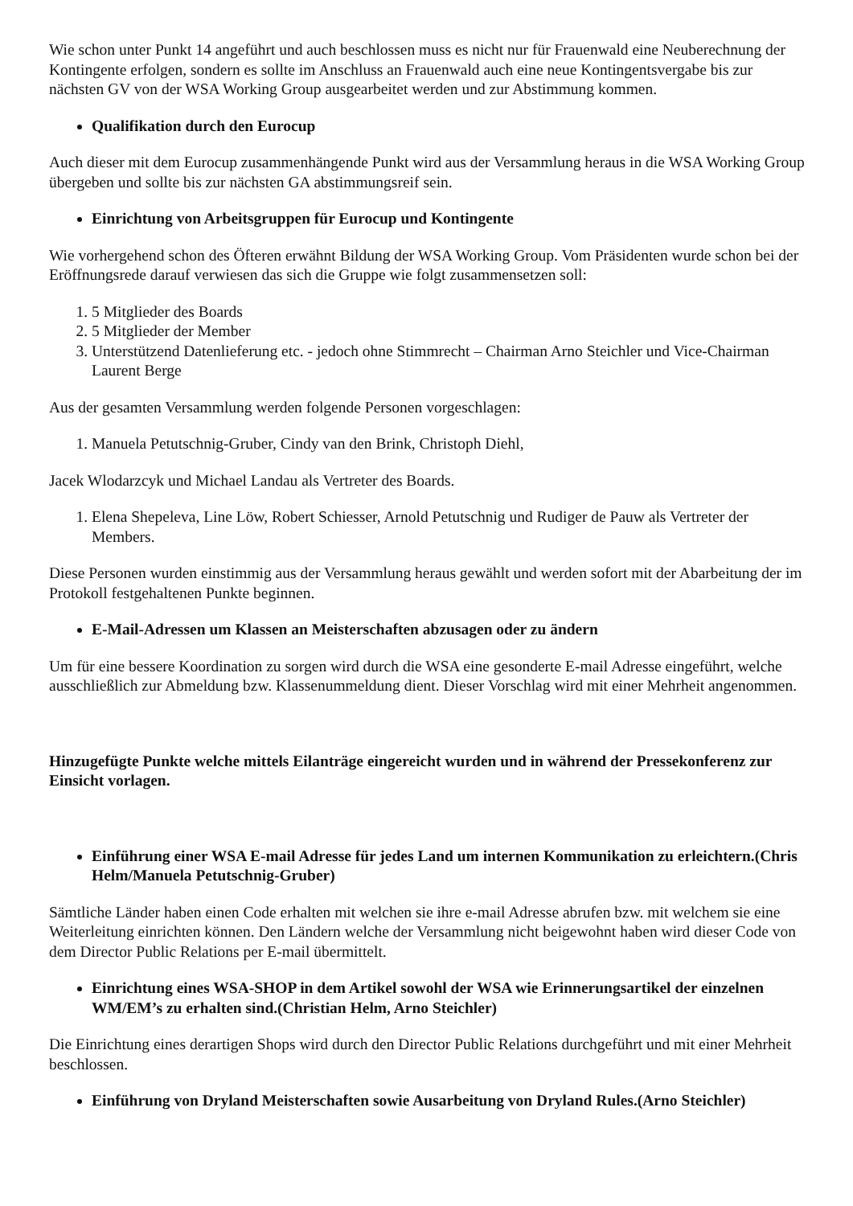Wie schon unter Punkt 14 angeführt und auch beschlossen muss es nicht nur für Frauenwald eine Neuberechnung der Kontingente erfolgen, sondern es sollte im Anschluss an Frauenwald auch eine neue Kontingentsvergabe bis zur nächsten GV von der WSA Working Group ausgearbeitet werden und zur Abstimmung kommen.
Qualifikation durch den Eurocup
Auch dieser mit dem Eurocup zusammenhängende Punkt wird aus der Versammlung heraus in die WSA Working Group übergeben und sollte bis zur nächsten GA abstimmungsreif sein.
Einrichtung von Arbeitsgruppen für Eurocup und Kontingente
Wie vorhergehend schon des Öfteren erwähnt Bildung der WSA Working Group. Vom Präsidenten wurde schon bei der Eröffnungsrede darauf verwiesen das sich die Gruppe wie folgt zusammensetzen soll:
1. 5 Mitglieder des Boards
2. 5 Mitglieder der Member
3. Unterstützend Datenlieferung etc. - jedoch ohne Stimmrecht – Chairman Arno Steichler und Vice-Chairman Laurent Berge
Aus der gesamten Versammlung werden folgende Personen vorgeschlagen:
1. Manuela Petutschnig-Gruber, Cindy van den Brink, Christoph Diehl,
Jacek Wlodarzcyk und Michael Landau als Vertreter des Boards.
1. Elena Shepeleva, Line Löw, Robert Schiesser, Arnold Petutschnig und Rudiger de Pauw als Vertreter der Members.
Diese Personen wurden einstimmig aus der Versammlung heraus gewählt und werden sofort mit der Abarbeitung der im Protokoll festgehaltenen Punkte beginnen.
E-Mail-Adressen um Klassen an Meisterschaften abzusagen oder zu ändern
Um für eine bessere Koordination zu sorgen wird durch die WSA eine gesonderte E-mail Adresse eingeführt, welche ausschließlich zur Abmeldung bzw. Klassenummeldung dient. Dieser Vorschlag wird mit einer Mehrheit angenommen.
Hinzugefügte Punkte welche mittels Eilanträge eingereicht wurden und in während der Pressekonferenz zur Einsicht vorlagen.
Einführung einer WSA E-mail Adresse für jedes Land um internen Kommunikation zu erleichtern.(Chris Helm/Manuela Petutschnig-Gruber)
Sämtliche Länder haben einen Code erhalten mit welchen sie ihre e-mail Adresse abrufen bzw. mit welchem sie eine Weiterleitung einrichten können. Den Ländern welche der Versammlung nicht beigewohnt haben wird dieser Code von dem Director Public Relations per E-mail übermittelt.
Einrichtung eines WSA-SHOP in dem Artikel sowohl der WSA wie Erinnerungsartikel der einzelnen WM/EM’s zu erhalten sind.(Christian Helm, Arno Steichler)
Die Einrichtung eines derartigen Shops wird durch den Director Public Relations durchgeführt und mit einer Mehrheit beschlossen.
Einführung von Dryland Meisterschaften sowie Ausarbeitung von Dryland Rules.(Arno Steichler)